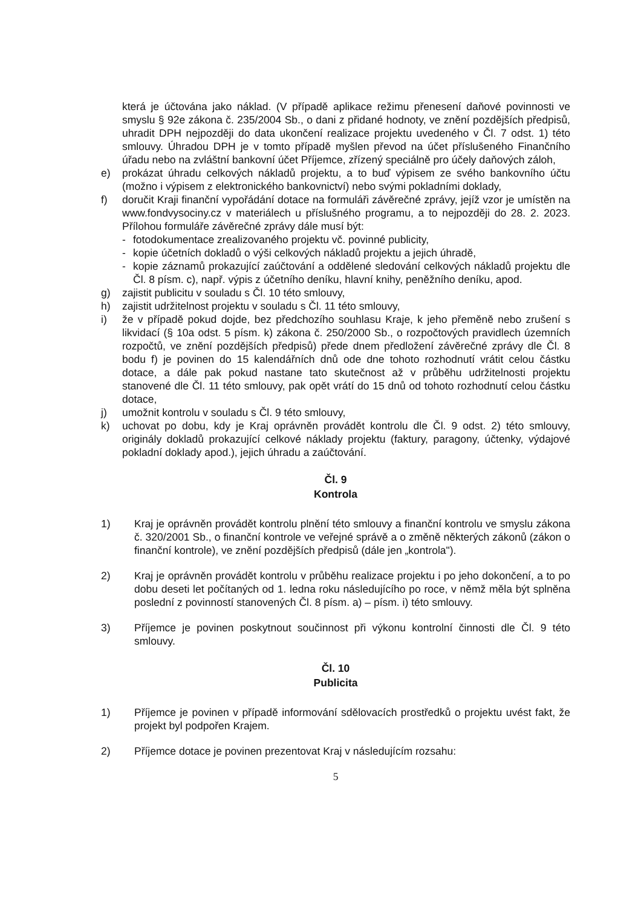která je účtována jako náklad. (V případě aplikace režimu přenesení daňové povinnosti ve smyslu § 92e zákona č. 235/2004 Sb., o dani z přidané hodnoty, ve znění pozdějších předpisů, uhradit DPH nejpozději do data ukončení realizace projektu uvedeného v Čl. 7 odst. 1) této smlouvy. Úhradou DPH je v tomto případě myšlen převod na účet příslušeného Finančního úřadu nebo na zvláštní bankovní účet Příjemce, zřízený speciálně pro účely daňových záloh,
e) prokázat úhradu celkových nákladů projektu, a to buď výpisem ze svého bankovního účtu (možno i výpisem z elektronického bankovnictví) nebo svými pokladními doklady,
f) doručit Kraji finanční vypořádání dotace na formuláři závěrečné zprávy, jejíž vzor je umístěn na www.fondvysociny.cz v materiálech u příslušného programu, a to nejpozději do 28. 2. 2023. Přílohou formuláře závěrečné zprávy dále musí být:
- fotodokumentace zrealizovaného projektu vč. povinné publicity,
- kopie účetních dokladů o výši celkových nákladů projektu a jejich úhradě,
- kopie záznamů prokazující zaúčtování a oddělené sledování celkových nákladů projektu dle Čl. 8 písm. c), např. výpis z účetního deníku, hlavní knihy, peněžního deníku, apod.
g) zajistit publicitu v souladu s Čl. 10 této smlouvy,
h) zajistit udržitelnost projektu v souladu s Čl. 11 této smlouvy,
i) že v případě pokud dojde, bez předchozího souhlasu Kraje, k jeho přeměně nebo zrušení s likvidací (§ 10a odst. 5 písm. k) zákona č. 250/2000 Sb., o rozpočtových pravidlech územních rozpočtů, ve znění pozdějších předpisů) přede dnem předložení závěrečné zprávy dle Čl. 8 bodu f) je povinen do 15 kalendářních dnů ode dne tohoto rozhodnutí vrátit celou částku dotace, a dále pak pokud nastane tato skutečnost až v průběhu udržitelnosti projektu stanovené dle Čl. 11 této smlouvy, pak opět vrátí do 15 dnů od tohoto rozhodnutí celou částku dotace,
j) umožnit kontrolu v souladu s Čl. 9 této smlouvy,
k) uchovat po dobu, kdy je Kraj oprávněn provádět kontrolu dle Čl. 9 odst. 2) této smlouvy, originály dokladů prokazující celkové náklady projektu (faktury, paragony, účtenky, výdajové pokladní doklady apod.), jejich úhradu a zaúčtování.
Čl. 9
Kontrola
1) Kraj je oprávněn provádět kontrolu plnění této smlouvy a finanční kontrolu ve smyslu zákona č. 320/2001 Sb., o finanční kontrole ve veřejné správě a o změně některých zákonů (zákon o finanční kontrole), ve znění pozdějších předpisů (dále jen „kontrola").
2) Kraj je oprávněn provádět kontrolu v průběhu realizace projektu i po jeho dokončení, a to po dobu deseti let počítaných od 1. ledna roku následujícího po roce, v němž měla být splněna poslední z povinností stanovených Čl. 8 písm. a) – písm. i) této smlouvy.
3) Příjemce je povinen poskytnout součinnost při výkonu kontrolní činnosti dle Čl. 9 této smlouvy.
Čl. 10
Publicita
1) Příjemce je povinen v případě informování sdělovacích prostředků o projektu uvést fakt, že projekt byl podpořen Krajem.
2) Příjemce dotace je povinen prezentovat Kraj v následujícím rozsahu:
5